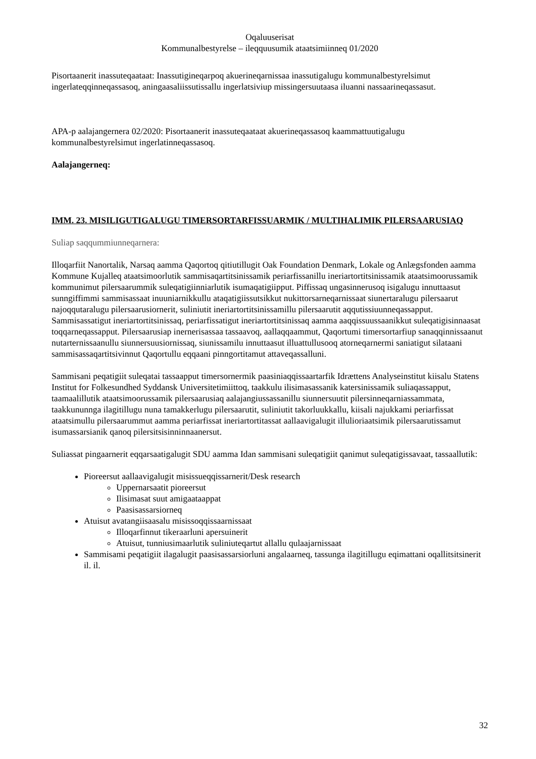Oqaluuserisat
Kommunalbestyrelse – ileqquusumik ataatsimiinneq 01/2020
Pisortaanerit inassuteqaataat: Inassutigineqarpoq akuerineqarnissaa inassutigalugu kommunalbestyrelsimut ingerlateqqinneqassasoq, aningaasaliissutissallu ingerlatsiviup missingersuutaasa iluanni nassaarineqassasut.
APA-p aalajangernera 02/2020: Pisortaanerit inassuteqaataat akuerineqassasoq kaammattuutigalugu kommunalbestyrelsimut ingerlatinneqassasoq.
Aalajangerneq:
IMM. 23. MISILIGUTIGALUGU TIMERSORTARFISSUARMIK / MULTIHALIMIK PILERSAARUSIAQ
Suliap saqqummiunneqarnera:
Illoqarfiit Nanortalik, Narsaq aamma Qaqortoq qitiutillugit Oak Foundation Denmark, Lokale og Anlægsfonden aamma Kommune Kujalleq ataatsimoorlutik sammisaqartitsinissamik periarfissanillu ineriartortitsinissamik ataatsimoorussamik kommunimut pilersaarummik suleqatigiinniarlutik isumaqatigiipput. Piffissaq ungasinnerusoq isigalugu innuttaasut sunngiffimmi sammisassaat inuuniarnikkullu ataqatigiissutsikkut nukittorsarneqarnissaat siunertaralugu pilersaarut najoqqutaralugu pilersaarusiornerit, suliniutit ineriartortitsinissamillu pilersaarutit aqqutissiuunneqassapput. Sammisassatigut ineriartortitsinissaq, periarfissatigut ineriartortitsinissaq aamma aaqqissuussaanikkut suleqatigisinnaasat toqqarneqassapput. Pilersaarusiap inernerisassaa tassaavoq, aallaqqaammut, Qaqortumi timersortarfiup sanaqqinnissaanut nutarternissaanullu siunnersuusiornissaq, siunissamilu innuttaasut illuattullusooq atorneqarnermi saniatigut silataani sammisassaqartitsivinnut Qaqortullu eqqaani pinngortitamut attaveqassalluni.
Sammisani peqatigiit suleqatai tassaapput timersornermik paasiniaqqissaartarfik Idrættens Analyseinstitut kiisalu Statens Institut for Folkesundhed Syddansk Universitetimiittoq, taakkulu ilisimasassanik katersinissamik suliaqassapput, taamaalillutik ataatsimoorussamik pilersaarusiaq aalajangiussassanillu siunnersuutit pilersinneqarniassammata, taakkununnga ilagitillugu nuna tamakkerlugu pilersaarutit, suliniutit takorluukkallu, kiisali najukkami periarfissat ataatsimullu pilersaarummut aamma periarfissat ineriartortitassat aallaavigalugit illulioriaatsimik pilersaarutissamut isumassarsianik qanoq pilersitsisinninnaanersut.
Suliassat pingaarnerit eqqarsaatigalugit SDU aamma Idan sammisani suleqatigiit qanimut suleqatigissavaat, tassaallutik:
Pioreersut aallaavigalugit misissueqqissarnerit/Desk research
Uppernarsaatit pioreersut
Ilisimasat suut amigaataappat
Paasisassarsiorneq
Atuisut avatangiisaasalu misissoqqissaarnissaat
Illoqarfinnut tikeraarluni apersuinerit
Atuisut, tunniusimaarlutik suliniuteqartut allallu qulaajarnissaat
Sammisami peqatigiit ilagalugit paasisassarsiorluni angalaarneq, tassunga ilagitillugu eqimattani oqallitsitsinerit il. il.
32